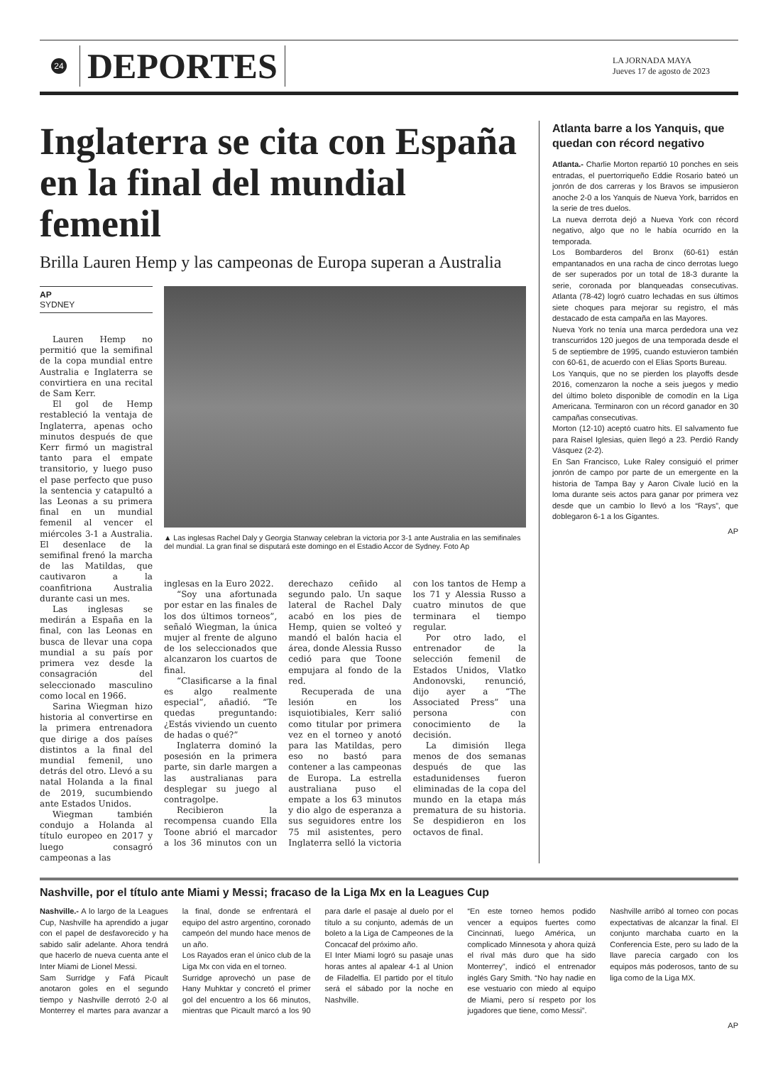24
DEPORTES
LA JORNADA MAYA
Jueves 17 de agosto de 2023
Inglaterra se cita con España en la final del mundial femenil
Brilla Lauren Hemp y las campeonas de Europa superan a Australia
AP
SYDNEY
Lauren Hemp no permitió que la semifinal de la copa mundial entre Australia e Inglaterra se convirtiera en una recital de Sam Kerr.
El gol de Hemp restableció la ventaja de Inglaterra, apenas ocho minutos después de que Kerr firmó un magistral tanto para el empate transitorio, y luego puso el pase perfecto que puso la sentencia y catapultó a las Leonas a su primera final en un mundial femenil al vencer el miércoles 3-1 a Australia. El desenlace de la semifinal frenó la marcha de las Matildas, que cautivaron a la coanfitriona Australia durante casi un mes.
Las inglesas se medirán a España en la final, con las Leonas en busca de llevar una copa mundial a su país por primera vez desde la consagración del seleccionado masculino como local en 1966.
Sarina Wiegman hizo historia al convertirse en la primera entrenadora que dirige a dos países distintos a la final del mundial femenil, uno detrás del otro. Llevó a su natal Holanda a la final de 2019, sucumbiendo ante Estados Unidos.
Wiegman también condujo a Holanda al título europeo en 2017 y luego consagró campeonas a las
▲ Las inglesas Rachel Daly y Georgia Stanway celebran la victoria por 3-1 ante Australia en las semifinales del mundial. La gran final se disputará este domingo en el Estadio Accor de Sydney. Foto Ap
inglesas en la Euro 2022.
“Soy una afortunada por estar en las finales de los dos últimos torneos”, señaló Wiegman, la única mujer al frente de alguno de los seleccionados que alcanzaron los cuartos de final.
“Clasificarse a la final es algo realmente especial”, añadió. “Te quedas preguntando: ¿Estás viviendo un cuento de hadas o qué?”
Inglaterra dominó la posesión en la primera parte, sin darle margen a las australianas para desplegar su juego al contragolpe.
Recibieron la recompensa cuando Ella Toone abrió el marcador a los 36 minutos con un derechazo ceñido al segundo palo. Un saque lateral de Rachel Daly acabó en los pies de Hemp, quien se volteó y mandó el balón hacia el área, donde Alessia Russo cedió para que Toone empujara al fondo de la red.
Recuperada de una lesión en los isquiotibiales, Kerr salió como titular por primera vez en el torneo y anotó para las Matildas, pero eso no bastó para contener a las campeonas de Europa. La estrella australiana puso el empate a los 63 minutos y dio algo de esperanza a sus seguidores entre los 75 mil asistentes, pero Inglaterra selló la victoria con los tantos de Hemp a los 71 y Alessia Russo a cuatro minutos de que terminara el tiempo regular.
Por otro lado, el entrenador de la selección femenil de Estados Unidos, Vlatko Andonovski, renunció, dijo ayer a “The Associated Press” una persona con conocimiento de la decisión.
La dimisión llega menos de dos semanas después de que las estadunidenses fueron eliminadas de la copa del mundo en la etapa más prematura de su historia. Se despidieron en los octavos de final.
Atlanta barre a los Yanquis, que quedan con récord negativo
Atlanta.- Charlie Morton repartió 10 ponches en seis entradas, el puertorriqueño Eddie Rosario bateó un jonrón de dos carreras y los Bravos se impusieron anoche 2-0 a los Yanquis de Nueva York, barridos en la serie de tres duelos.
La nueva derrota dejó a Nueva York con récord negativo, algo que no le había ocurrido en la temporada.
Los Bombarderos del Bronx (60-61) están empantanados en una racha de cinco derrotas luego de ser superados por un total de 18-3 durante la serie, coronada por blanqueadas consecutivas. Atlanta (78-42) logró cuatro lechadas en sus últimos siete choques para mejorar su registro, el más destacado de esta campaña en las Mayores.
Nueva York no tenía una marca perdedora una vez transcurridos 120 juegos de una temporada desde el 5 de septiembre de 1995, cuando estuvieron también con 60-61, de acuerdo con el Elias Sports Bureau.
Los Yanquis, que no se pierden los playoffs desde 2016, comenzaron la noche a seis juegos y medio del último boleto disponible de comodín en la Liga Americana. Terminaron con un récord ganador en 30 campañas consecutivas.
Morton (12-10) aceptó cuatro hits. El salvamento fue para Raisel Iglesias, quien llegó a 23. Perdió Randy Vásquez (2-2).
En San Francisco, Luke Raley consiguió el primer jonrón de campo por parte de un emergente en la historia de Tampa Bay y Aaron Civale lució en la loma durante seis actos para ganar por primera vez desde que un cambio lo llevó a los “Rays”, que doblegaron 6-1 a los Gigantes.
AP
Nashville, por el título ante Miami y Messi; fracaso de la Liga Mx en la Leagues Cup
Nashville.- A lo largo de la Leagues Cup, Nashville ha aprendido a jugar con el papel de desfavorecido y ha sabido salir adelante. Ahora tendrá que hacerlo de nueva cuenta ante el Inter Miami de Lionel Messi.
Sam Surridge y Fafá Picault anotaron goles en el segundo tiempo y Nashville derrotó 2-0 al Monterrey el martes para avanzar a la final, donde se enfrentará el equipo del astro argentino, coronado campeón del mundo hace menos de un año.
Los Rayados eran el único club de la Liga Mx con vida en el torneo.
Surridge aprovechó un pase de Hany Muhktar y concretó el primer gol del encuentro a los 66 minutos, mientras que Picault marcó a los 90 para darle el pasaje al duelo por el título a su conjunto, además de un boleto a la Liga de Campeones de la Concacaf del próximo año.
El Inter Miami logró su pasaje unas horas antes al apalear 4-1 al Union de Filadelfia. El partido por el título será el sábado por la noche en Nashville.
“En este torneo hemos podido vencer a equipos fuertes como Cincinnati, luego América, un complicado Minnesota y ahora quizá el rival más duro que ha sido Monterrey”, indicó el entrenador inglés Gary Smith. “No hay nadie en ese vestuario con miedo al equipo de Miami, pero sí respeto por los jugadores que tiene, como Messi”.
Nashville arribó al torneo con pocas expectativas de alcanzar la final. El conjunto marchaba cuarto en la Conferencia Este, pero su lado de la llave parecía cargado con los equipos más poderosos, tanto de su liga como de la Liga MX.
AP